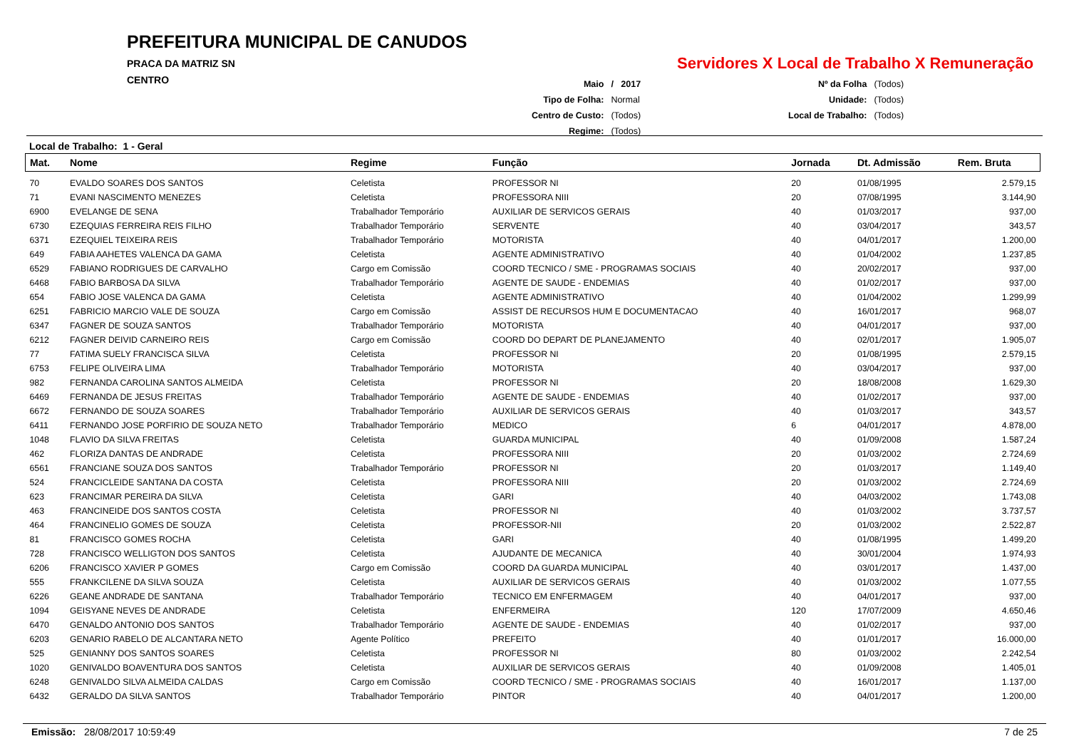PREFEITURA MUNICIPAL DE CANUDOS
PRACA DA MATRIZ SN
CENTRO
Servidores X Local de Trabalho X Remuneração
| Maio | / 2017 |
| Tipo de Folha: | Normal |
| Centro de Custo: | (Todos) |
| Regime: | (Todos) |
| Nº da Folha | (Todos) |
| Unidade: | (Todos) |
| Local de Trabalho: | (Todos) |
Local de Trabalho: 1 - Geral
| Mat. | Nome | Regime | Função | Jornada | Dt. Admissão | Rem. Bruta |
| --- | --- | --- | --- | --- | --- | --- |
| 70 | EVALDO SOARES DOS SANTOS | Celetista | PROFESSOR NI | 20 | 01/08/1995 | 2.579,15 |
| 71 | EVANI NASCIMENTO MENEZES | Celetista | PROFESSORA NIII | 20 | 07/08/1995 | 3.144,90 |
| 6900 | EVELANGE DE SENA | Trabalhador Temporário | AUXILIAR DE SERVICOS GERAIS | 40 | 01/03/2017 | 937,00 |
| 6730 | EZEQUIAS FERREIRA REIS FILHO | Trabalhador Temporário | SERVENTE | 40 | 03/04/2017 | 343,57 |
| 6371 | EZEQUIEL TEIXEIRA REIS | Trabalhador Temporário | MOTORISTA | 40 | 04/01/2017 | 1.200,00 |
| 649 | FABIA AAHETES VALENCA DA GAMA | Celetista | AGENTE ADMINISTRATIVO | 40 | 01/04/2002 | 1.237,85 |
| 6529 | FABIANO RODRIGUES DE CARVALHO | Cargo em Comissão | COORD TECNICO / SME - PROGRAMAS SOCIAIS | 40 | 20/02/2017 | 937,00 |
| 6468 | FABIO BARBOSA DA SILVA | Trabalhador Temporário | AGENTE DE SAUDE - ENDEMIAS | 40 | 01/02/2017 | 937,00 |
| 654 | FABIO JOSE VALENCA DA GAMA | Celetista | AGENTE ADMINISTRATIVO | 40 | 01/04/2002 | 1.299,99 |
| 6251 | FABRICIO MARCIO VALE DE SOUZA | Cargo em Comissão | ASSIST DE RECURSOS HUM E DOCUMENTACAO | 40 | 16/01/2017 | 968,07 |
| 6347 | FAGNER DE SOUZA SANTOS | Trabalhador Temporário | MOTORISTA | 40 | 04/01/2017 | 937,00 |
| 6212 | FAGNER DEIVID CARNEIRO REIS | Cargo em Comissão | COORD DO DEPART DE PLANEJAMENTO | 40 | 02/01/2017 | 1.905,07 |
| 77 | FATIMA SUELY FRANCISCA SILVA | Celetista | PROFESSOR NI | 20 | 01/08/1995 | 2.579,15 |
| 6753 | FELIPE OLIVEIRA LIMA | Trabalhador Temporário | MOTORISTA | 40 | 03/04/2017 | 937,00 |
| 982 | FERNANDA CAROLINA SANTOS ALMEIDA | Celetista | PROFESSOR NI | 20 | 18/08/2008 | 1.629,30 |
| 6469 | FERNANDA DE JESUS FREITAS | Trabalhador Temporário | AGENTE DE SAUDE - ENDEMIAS | 40 | 01/02/2017 | 937,00 |
| 6672 | FERNANDO DE SOUZA SOARES | Trabalhador Temporário | AUXILIAR DE SERVICOS GERAIS | 40 | 01/03/2017 | 343,57 |
| 6411 | FERNANDO JOSE PORFIRIO DE SOUZA NETO | Trabalhador Temporário | MEDICO | 6 | 04/01/2017 | 4.878,00 |
| 1048 | FLAVIO DA SILVA FREITAS | Celetista | GUARDA MUNICIPAL | 40 | 01/09/2008 | 1.587,24 |
| 462 | FLORIZA DANTAS DE ANDRADE | Celetista | PROFESSORA NIII | 20 | 01/03/2002 | 2.724,69 |
| 6561 | FRANCIANE SOUZA DOS SANTOS | Trabalhador Temporário | PROFESSOR NI | 20 | 01/03/2017 | 1.149,40 |
| 524 | FRANCICLEIDE SANTANA DA COSTA | Celetista | PROFESSORA NIII | 20 | 01/03/2002 | 2.724,69 |
| 623 | FRANCIMAR PEREIRA DA SILVA | Celetista | GARI | 40 | 04/03/2002 | 1.743,08 |
| 463 | FRANCINEIDE DOS SANTOS COSTA | Celetista | PROFESSOR NI | 40 | 01/03/2002 | 3.737,57 |
| 464 | FRANCINELIO GOMES DE SOUZA | Celetista | PROFESSOR-NII | 20 | 01/03/2002 | 2.522,87 |
| 81 | FRANCISCO GOMES ROCHA | Celetista | GARI | 40 | 01/08/1995 | 1.499,20 |
| 728 | FRANCISCO WELLIGTON DOS SANTOS | Celetista | AJUDANTE DE MECANICA | 40 | 30/01/2004 | 1.974,93 |
| 6206 | FRANCISCO XAVIER P GOMES | Cargo em Comissão | COORD DA GUARDA MUNICIPAL | 40 | 03/01/2017 | 1.437,00 |
| 555 | FRANKCILENE DA SILVA SOUZA | Celetista | AUXILIAR DE SERVICOS GERAIS | 40 | 01/03/2002 | 1.077,55 |
| 6226 | GEANE ANDRADE DE SANTANA | Trabalhador Temporário | TECNICO EM ENFERMAGEM | 40 | 04/01/2017 | 937,00 |
| 1094 | GEISYANE NEVES DE ANDRADE | Celetista | ENFERMEIRA | 120 | 17/07/2009 | 4.650,46 |
| 6470 | GENALDO ANTONIO DOS SANTOS | Trabalhador Temporário | AGENTE DE SAUDE - ENDEMIAS | 40 | 01/02/2017 | 937,00 |
| 6203 | GENARIO RABELO DE ALCANTARA NETO | Agente Político | PREFEITO | 40 | 01/01/2017 | 16.000,00 |
| 525 | GENIANNY DOS SANTOS SOARES | Celetista | PROFESSOR NI | 80 | 01/03/2002 | 2.242,54 |
| 1020 | GENIVALDO BOAVENTURA DOS SANTOS | Celetista | AUXILIAR DE SERVICOS GERAIS | 40 | 01/09/2008 | 1.405,01 |
| 6248 | GENIVALDO SILVA ALMEIDA CALDAS | Cargo em Comissão | COORD TECNICO / SME - PROGRAMAS SOCIAIS | 40 | 16/01/2017 | 1.137,00 |
| 6432 | GERALDO DA SILVA SANTOS | Trabalhador Temporário | PINTOR | 40 | 04/01/2017 | 1.200,00 |
Emissão: 28/08/2017 10:59:49 7 de 25